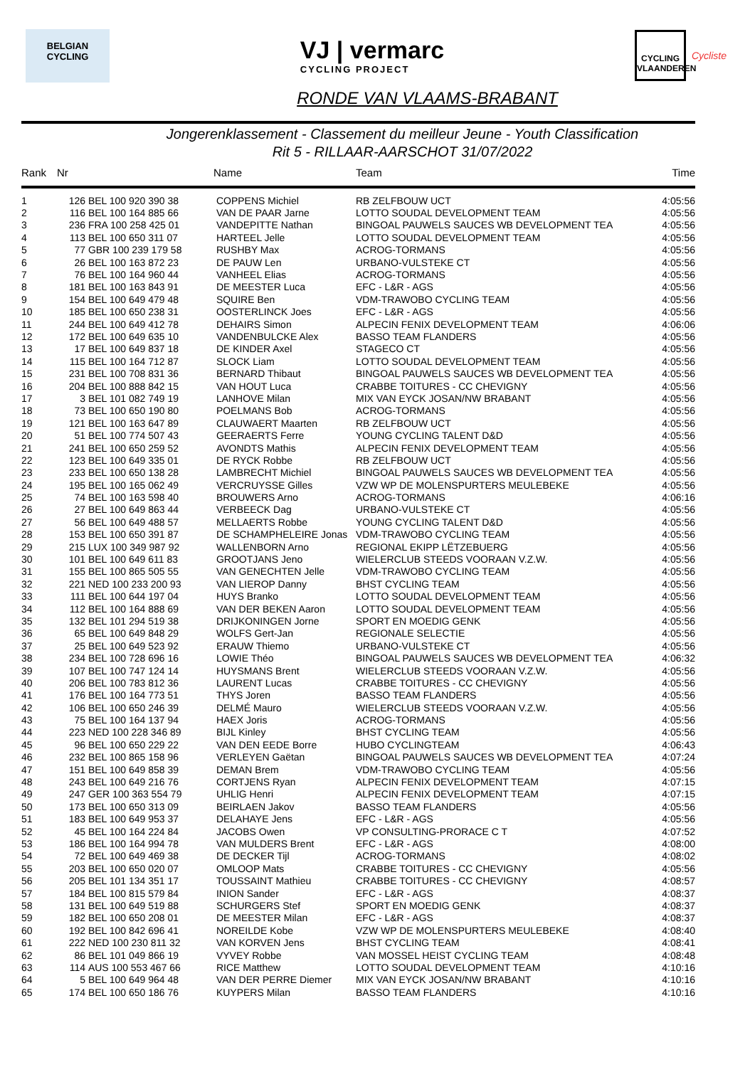BELGIAN
CYCLING
VJ | vermarc
CYCLING PROJECT
CYCLING
VLAANDEREN
Cycliste
RONDE VAN VLAAMS-BRABANT
Jongerenklassement - Classement du meilleur Jeune - Youth Classification
Rit 5 - RILLAAR-AARSCHOT 31/07/2022
| Rank | Nr | | Name | Team | Time |
| --- | --- | --- | --- | --- | --- |
| 1 | 126 | BEL 100 920 390 38 | COPPENS Michiel | RB ZELFBOUW UCT | 4:05:56 |
| 2 | 116 | BEL 100 164 885 66 | VAN DE PAAR Jarne | LOTTO SOUDAL DEVELOPMENT TEAM | 4:05:56 |
| 3 | 236 | FRA 100 258 425 01 | VANDEPITTE Nathan | BINGOAL PAUWELS SAUCES WB DEVELOPMENT TEA | 4:05:56 |
| 4 | 113 | BEL 100 650 311 07 | HARTEEL Jelle | LOTTO SOUDAL DEVELOPMENT TEAM | 4:05:56 |
| 5 | 77 | GBR 100 239 179 58 | RUSHBY Max | ACROG-TORMANS | 4:05:56 |
| 6 | 26 | BEL 100 163 872 23 | DE PAUW Len | URBANO-VULSTEKE CT | 4:05:56 |
| 7 | 76 | BEL 100 164 960 44 | VANHEEL Elias | ACROG-TORMANS | 4:05:56 |
| 8 | 181 | BEL 100 163 843 91 | DE MEESTER Luca | EFC - L&R - AGS | 4:05:56 |
| 9 | 154 | BEL 100 649 479 48 | SQUIRE Ben | VDM-TRAWOBO CYCLING TEAM | 4:05:56 |
| 10 | 185 | BEL 100 650 238 31 | OOSTERLINCK Joes | EFC - L&R - AGS | 4:05:56 |
| 11 | 244 | BEL 100 649 412 78 | DEHAIRS Simon | ALPECIN FENIX DEVELOPMENT TEAM | 4:06:06 |
| 12 | 172 | BEL 100 649 635 10 | VANDENBULCKE Alex | BASSO TEAM FLANDERS | 4:05:56 |
| 13 | 17 | BEL 100 649 837 18 | DE KINDER Axel | STAGECO CT | 4:05:56 |
| 14 | 115 | BEL 100 164 712 87 | SLOCK Liam | LOTTO SOUDAL DEVELOPMENT TEAM | 4:05:56 |
| 15 | 231 | BEL 100 708 831 36 | BERNARD Thibaut | BINGOAL PAUWELS SAUCES WB DEVELOPMENT TEA | 4:05:56 |
| 16 | 204 | BEL 100 888 842 15 | VAN HOUT Luca | CRABBE TOITURES - CC CHEVIGNY | 4:05:56 |
| 17 | 3 | BEL 101 082 749 19 | LANHOVE Milan | MIX VAN EYCK JOSAN/NW BRABANT | 4:05:56 |
| 18 | 73 | BEL 100 650 190 80 | POELMANS Bob | ACROG-TORMANS | 4:05:56 |
| 19 | 121 | BEL 100 163 647 89 | CLAUWAERT Maarten | RB ZELFBOUW UCT | 4:05:56 |
| 20 | 51 | BEL 100 774 507 43 | GEERAERTS Ferre | YOUNG CYCLING TALENT D&D | 4:05:56 |
| 21 | 241 | BEL 100 650 259 52 | AVONDTS Mathis | ALPECIN FENIX DEVELOPMENT TEAM | 4:05:56 |
| 22 | 123 | BEL 100 649 335 01 | DE RYCK Robbe | RB ZELFBOUW UCT | 4:05:56 |
| 23 | 233 | BEL 100 650 138 28 | LAMBRECHT Michiel | BINGOAL PAUWELS SAUCES WB DEVELOPMENT TEA | 4:05:56 |
| 24 | 195 | BEL 100 165 062 49 | VERCRUYSSE Gilles | VZW WP DE MOLENSPURTERS MEULEBEKE | 4:05:56 |
| 25 | 74 | BEL 100 163 598 40 | BROUWERS Arno | ACROG-TORMANS | 4:06:16 |
| 26 | 27 | BEL 100 649 863 44 | VERBEECK Dag | URBANO-VULSTEKE CT | 4:05:56 |
| 27 | 56 | BEL 100 649 488 57 | MELLAERTS Robbe | YOUNG CYCLING TALENT D&D | 4:05:56 |
| 28 | 153 | BEL 100 650 391 87 | DE SCHAMPHELEIRE Jonas | VDM-TRAWOBO CYCLING TEAM | 4:05:56 |
| 29 | 215 | LUX 100 349 987 92 | WALLENBORN Arno | REGIONAL EKIPP LËTZEBUERG | 4:05:56 |
| 30 | 101 | BEL 100 649 611 83 | GROOTJANS Jeno | WIELERCLUB STEEDS VOORAAN V.Z.W. | 4:05:56 |
| 31 | 155 | BEL 100 865 505 55 | VAN GENECHTEN Jelle | VDM-TRAWOBO CYCLING TEAM | 4:05:56 |
| 32 | 221 | NED 100 233 200 93 | VAN LIEROP Danny | BHST CYCLING TEAM | 4:05:56 |
| 33 | 111 | BEL 100 644 197 04 | HUYS Branko | LOTTO SOUDAL DEVELOPMENT TEAM | 4:05:56 |
| 34 | 112 | BEL 100 164 888 69 | VAN DER BEKEN Aaron | LOTTO SOUDAL DEVELOPMENT TEAM | 4:05:56 |
| 35 | 132 | BEL 101 294 519 38 | DRIJKONINGEN Jorne | SPORT EN MOEDIG GENK | 4:05:56 |
| 36 | 65 | BEL 100 649 848 29 | WOLFS Gert-Jan | REGIONALE SELECTIE | 4:05:56 |
| 37 | 25 | BEL 100 649 523 92 | ERAUW Thiemo | URBANO-VULSTEKE CT | 4:05:56 |
| 38 | 234 | BEL 100 728 696 16 | LOWIE Théo | BINGOAL PAUWELS SAUCES WB DEVELOPMENT TEA | 4:06:32 |
| 39 | 107 | BEL 100 747 124 14 | HUYSMANS Brent | WIELERCLUB STEEDS VOORAAN V.Z.W. | 4:05:56 |
| 40 | 206 | BEL 100 783 812 36 | LAURENT Lucas | CRABBE TOITURES - CC CHEVIGNY | 4:05:56 |
| 41 | 176 | BEL 100 164 773 51 | THYS Joren | BASSO TEAM FLANDERS | 4:05:56 |
| 42 | 106 | BEL 100 650 246 39 | DELMÉ Mauro | WIELERCLUB STEEDS VOORAAN V.Z.W. | 4:05:56 |
| 43 | 75 | BEL 100 164 137 94 | HAEX Joris | ACROG-TORMANS | 4:05:56 |
| 44 | 223 | NED 100 228 346 89 | BIJL Kinley | BHST CYCLING TEAM | 4:05:56 |
| 45 | 96 | BEL 100 650 229 22 | VAN DEN EEDE Borre | HUBO CYCLINGTEAM | 4:06:43 |
| 46 | 232 | BEL 100 865 158 96 | VERLEYEN Gaëtan | BINGOAL PAUWELS SAUCES WB DEVELOPMENT TEA | 4:07:24 |
| 47 | 151 | BEL 100 649 858 39 | DEMAN Brem | VDM-TRAWOBO CYCLING TEAM | 4:05:56 |
| 48 | 243 | BEL 100 649 216 76 | CORTJENS Ryan | ALPECIN FENIX DEVELOPMENT TEAM | 4:07:15 |
| 49 | 247 | GER 100 363 554 79 | UHLIG Henri | ALPECIN FENIX DEVELOPMENT TEAM | 4:07:15 |
| 50 | 173 | BEL 100 650 313 09 | BEIRLAEN Jakov | BASSO TEAM FLANDERS | 4:05:56 |
| 51 | 183 | BEL 100 649 953 37 | DELAHAYE Jens | EFC - L&R - AGS | 4:05:56 |
| 52 | 45 | BEL 100 164 224 84 | JACOBS Owen | VP CONSULTING-PRORACE C T | 4:07:52 |
| 53 | 186 | BEL 100 164 994 78 | VAN MULDERS Brent | EFC - L&R - AGS | 4:08:00 |
| 54 | 72 | BEL 100 649 469 38 | DE DECKER Tijl | ACROG-TORMANS | 4:08:02 |
| 55 | 203 | BEL 100 650 020 07 | OMLOOP Mats | CRABBE TOITURES - CC CHEVIGNY | 4:05:56 |
| 56 | 205 | BEL 101 134 351 17 | TOUSSAINT Mathieu | CRABBE TOITURES - CC CHEVIGNY | 4:08:57 |
| 57 | 184 | BEL 100 815 579 84 | INION Sander | EFC - L&R - AGS | 4:08:37 |
| 58 | 131 | BEL 100 649 519 88 | SCHURGERS Stef | SPORT EN MOEDIG GENK | 4:08:37 |
| 59 | 182 | BEL 100 650 208 01 | DE MEESTER Milan | EFC - L&R - AGS | 4:08:37 |
| 60 | 192 | BEL 100 842 696 41 | NOREILDE Kobe | VZW WP DE MOLENSPURTERS MEULEBEKE | 4:08:40 |
| 61 | 222 | NED 100 230 811 32 | VAN KORVEN Jens | BHST CYCLING TEAM | 4:08:41 |
| 62 | 86 | BEL 101 049 866 19 | VYVEY Robbe | VAN MOSSEL HEIST CYCLING TEAM | 4:08:48 |
| 63 | 114 | AUS 100 553 467 66 | RICE Matthew | LOTTO SOUDAL DEVELOPMENT TEAM | 4:10:16 |
| 64 | 5 | BEL 100 649 964 48 | VAN DER PERRE Diemer | MIX VAN EYCK JOSAN/NW BRABANT | 4:10:16 |
| 65 | 174 | BEL 100 650 186 76 | KUYPERS Milan | BASSO TEAM FLANDERS | 4:10:16 |